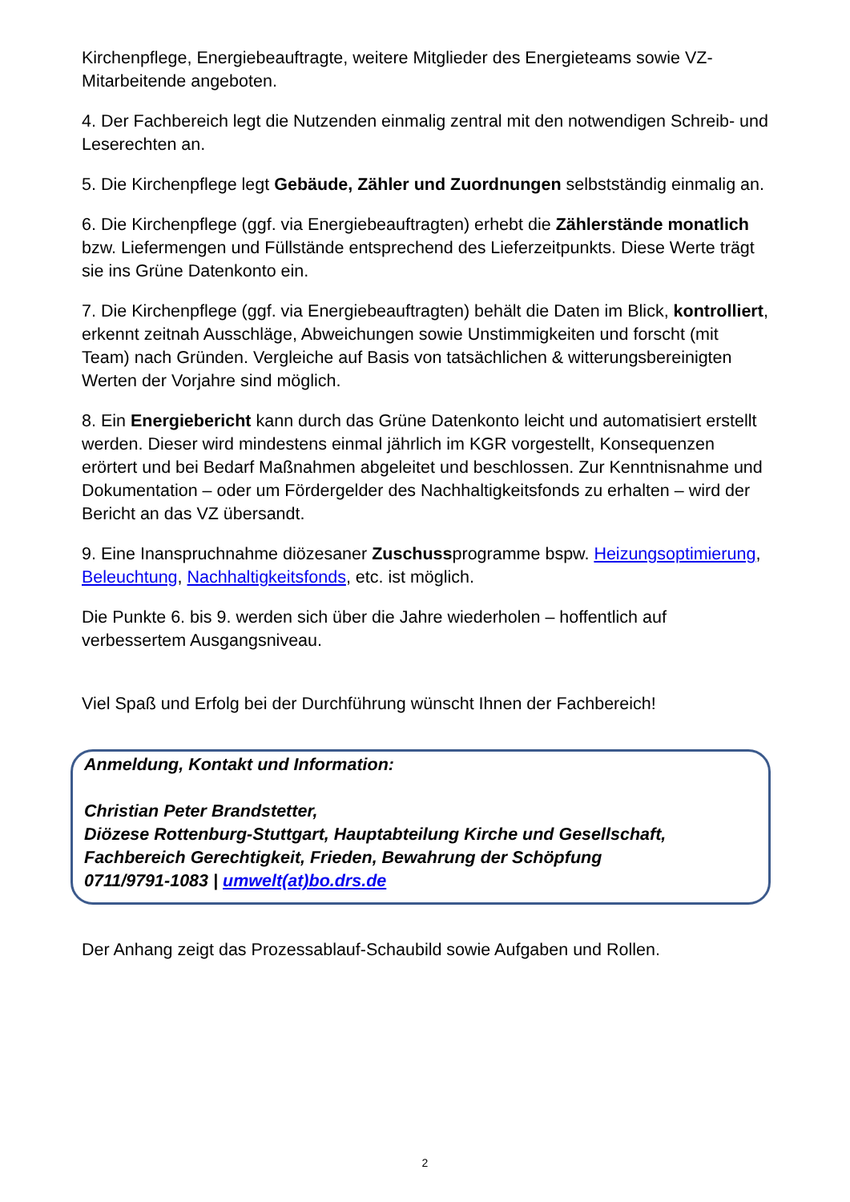Kirchenpflege, Energiebeauftragte, weitere Mitglieder des Energieteams sowie VZ-Mitarbeitende angeboten.
4. Der Fachbereich legt die Nutzenden einmalig zentral mit den notwendigen Schreib- und Leserechten an.
5. Die Kirchenpflege legt Gebäude, Zähler und Zuordnungen selbstständig einmalig an.
6. Die Kirchenpflege (ggf. via Energiebeauftragten) erhebt die Zählerstände monatlich bzw. Liefermengen und Füllstände entsprechend des Lieferzeitpunkts. Diese Werte trägt sie ins Grüne Datenkonto ein.
7. Die Kirchenpflege (ggf. via Energiebeauftragten) behält die Daten im Blick, kontrolliert, erkennt zeitnah Ausschläge, Abweichungen sowie Unstimmigkeiten und forscht (mit Team) nach Gründen. Vergleiche auf Basis von tatsächlichen & witterungsbereinigten Werten der Vorjahre sind möglich.
8. Ein Energiebericht kann durch das Grüne Datenkonto leicht und automatisiert erstellt werden. Dieser wird mindestens einmal jährlich im KGR vorgestellt, Konsequenzen erörtert und bei Bedarf Maßnahmen abgeleitet und beschlossen. Zur Kenntnisnahme und Dokumentation – oder um Fördergelder des Nachhaltigkeitsfonds zu erhalten – wird der Bericht an das VZ übersandt.
9. Eine Inanspruchnahme diözesaner Zuschussprogramme bspw. Heizungsoptimierung, Beleuchtung, Nachhaltigkeitsfonds, etc. ist möglich.
Die Punkte 6. bis 9. werden sich über die Jahre wiederholen – hoffentlich auf verbessertem Ausgangsniveau.
Viel Spaß und Erfolg bei der Durchführung wünscht Ihnen der Fachbereich!
Anmeldung, Kontakt und Information:
Christian Peter Brandstetter,
Diözese Rottenburg-Stuttgart, Hauptabteilung Kirche und Gesellschaft,
Fachbereich Gerechtigkeit, Frieden, Bewahrung der Schöpfung
0711/9791-1083 | umwelt(at)bo.drs.de
Der Anhang zeigt das Prozessablauf-Schaubild sowie Aufgaben und Rollen.
2